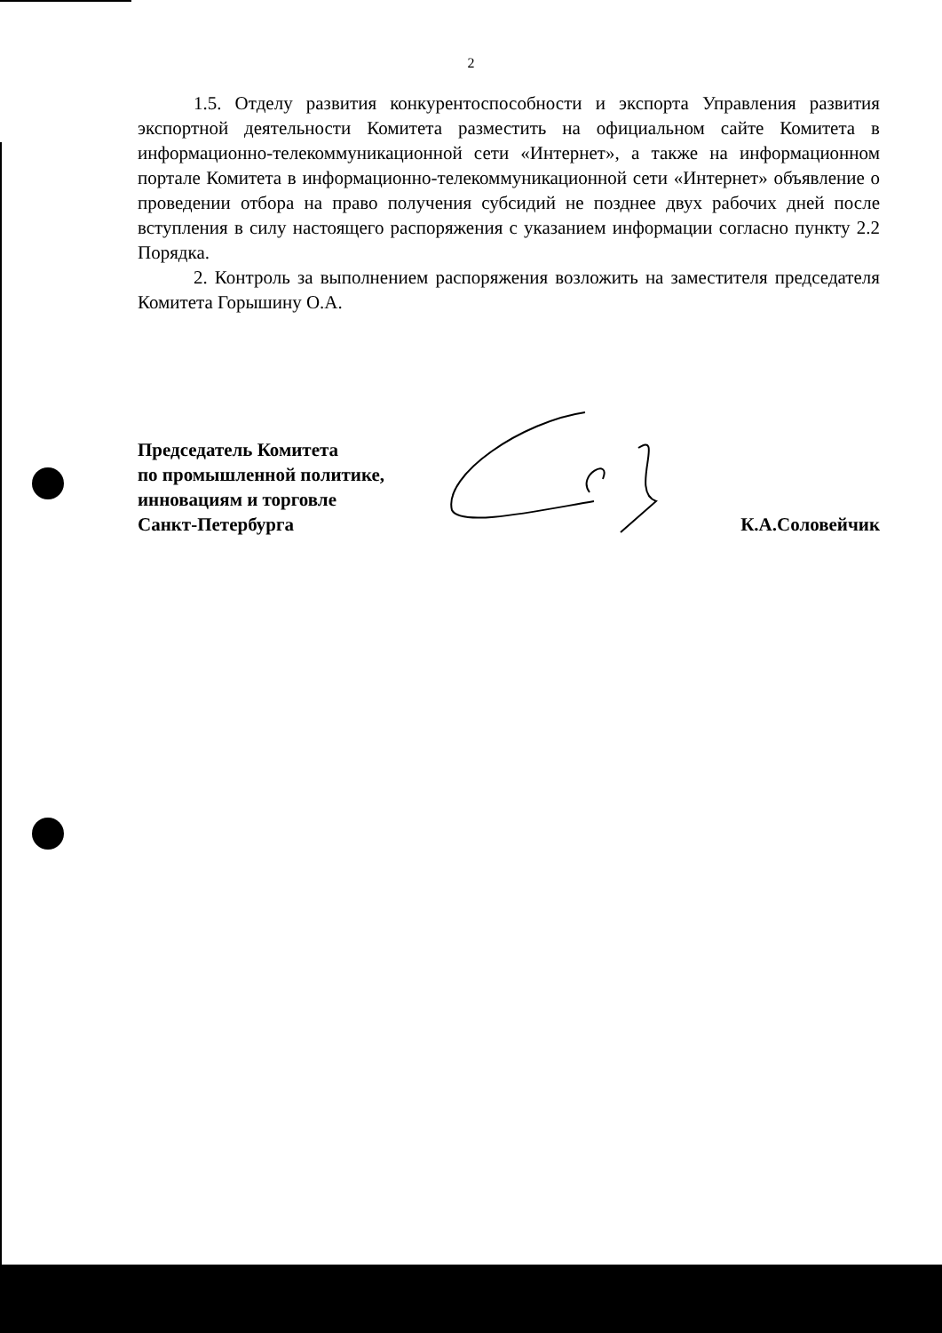2
1.5. Отделу развития конкурентоспособности и экспорта Управления развития экспортной деятельности Комитета разместить на официальном сайте Комитета в информационно-телекоммуникационной сети «Интернет», а также на информационном портале Комитета в информационно-телекоммуникационной сети «Интернет» объявление о проведении отбора на право получения субсидий не позднее двух рабочих дней после вступления в силу настоящего распоряжения с указанием информации согласно пункту 2.2 Порядка.
2. Контроль за выполнением распоряжения возложить на заместителя председателя Комитета Горышину О.А.
Председатель Комитета
по промышленной политике,
инновациям и торговле
Санкт-Петербурга
К.А.Соловейчик